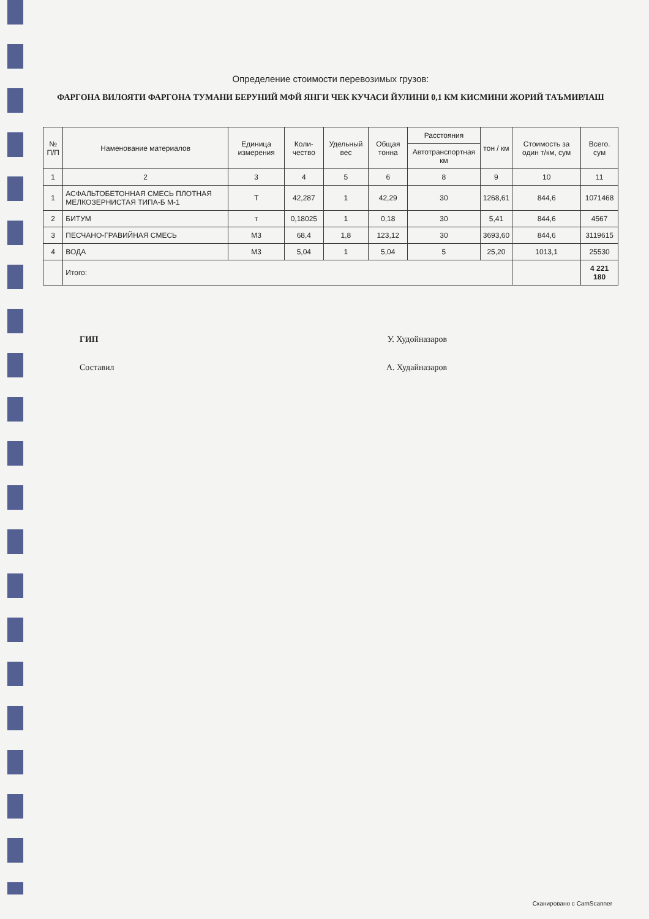Определение стоимости перевозимых грузов:
ФАРГОНА ВИЛОЯТИ ФАРГОНА ТУМАНИ БЕРУНИЙ МФЙ ЯНГИ ЧЕК КУЧАСИ ЙУЛИНИ 0,1 КМ КИСМИНИ ЖОРИЙ ТАЪМИРЛАШ
| № П/П | Наменование материалов | Единица измерения | Коли-чество | Удельный вес | Общая тонна | Расстояния | тон / км | Стоимость за один т/км, сум | Всего. сум |
| --- | --- | --- | --- | --- | --- | --- | --- | --- | --- |
| | | | | | | Автотранспортная км | | | |
| 1 | 2 | 3 | 4 | 5 | 6 | 8 | 9 | 10 | 11 |
| 1 | АСФАЛЬТОБЕТОННАЯ СМЕСЬ ПЛОТНАЯ МЕЛКОЗЕРНИСТАЯ ТИПА-Б М-1 | Т | 42,287 | 1 | 42,29 | 30 | 1268,61 | 844,6 | 1071468 |
| 2 | БИТУМ | т | 0,18025 | 1 | 0,18 | 30 | 5,41 | 844,6 | 4567 |
| 3 | ПЕСЧАНО-ГРАВИЙНАЯ СМЕСЬ | М3 | 68,4 | 1,8 | 123,12 | 30 | 3693,60 | 844,6 | 3119615 |
| 4 | ВОДА | М3 | 5,04 | 1 | 5,04 | 5 | 25,20 | 1013,1 | 25530 |
| | Итого: | | | | | | | | 4 221 180 |
ГИП У. Худойназаров
Составил А. Худайназаров
Сканировано с CamScanner